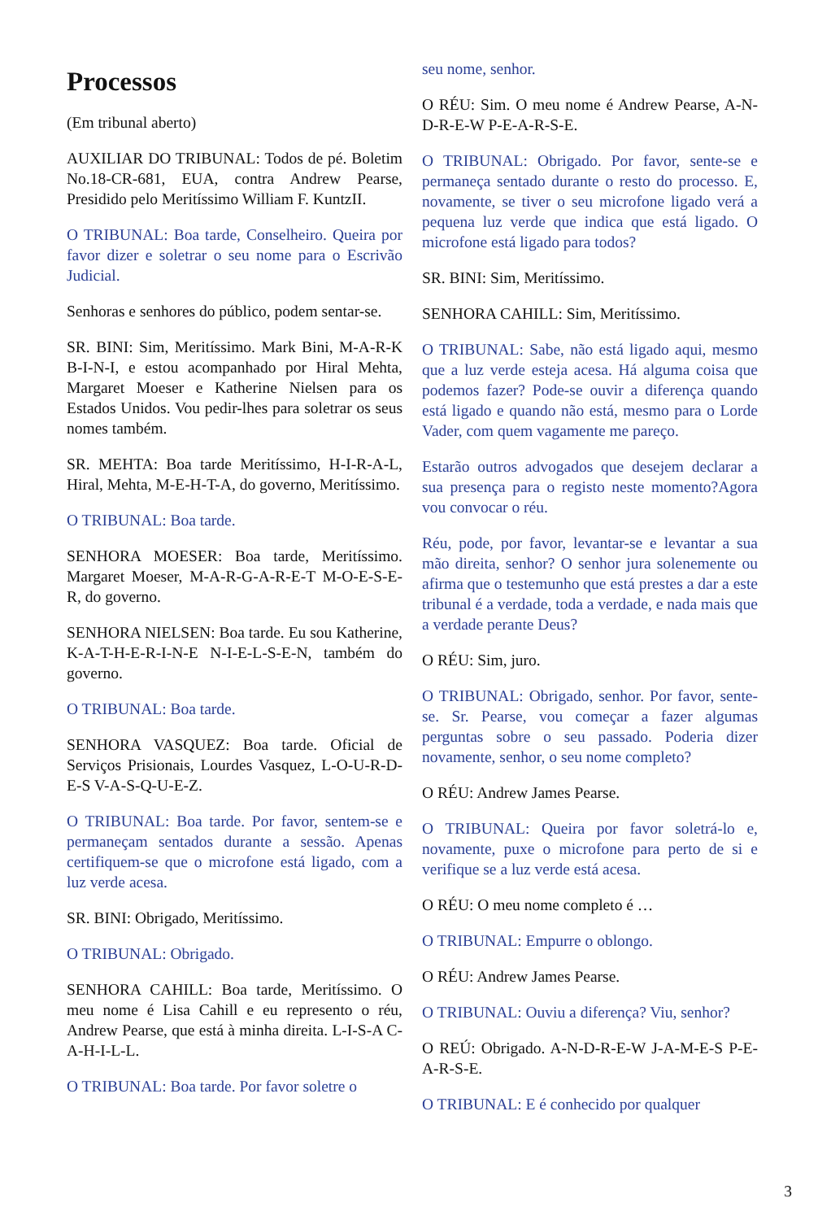Processos
(Em tribunal aberto)
AUXILIAR DO TRIBUNAL: Todos de pé. Boletim No.18-CR-681, EUA, contra Andrew Pearse, Presidido pelo Meritíssimo William F. KuntzII.
O TRIBUNAL: Boa tarde, Conselheiro. Queira por favor dizer e soletrar o seu nome para o Escrivão Judicial.
Senhoras e senhores do público, podem sentar-se.
SR. BINI: Sim, Meritíssimo. Mark Bini, M-A-R-K B-I-N-I, e estou acompanhado por Hiral Mehta, Margaret Moeser e Katherine Nielsen para os Estados Unidos. Vou pedir-lhes para soletrar os seus nomes também.
SR. MEHTA: Boa tarde Meritíssimo, H-I-R-A-L, Hiral, Mehta, M-E-H-T-A, do governo, Meritíssimo.
O TRIBUNAL: Boa tarde.
SENHORA MOESER: Boa tarde, Meritíssimo. Margaret Moeser, M-A-R-G-A-R-E-T M-O-E-S-E-R, do governo.
SENHORA NIELSEN: Boa tarde. Eu sou Katherine, K-A-T-H-E-R-I-N-E N-I-E-L-S-E-N, também do governo.
O TRIBUNAL: Boa tarde.
SENHORA VASQUEZ: Boa tarde. Oficial de Serviços Prisionais, Lourdes Vasquez, L-O-U-R-D-E-S V-A-S-Q-U-E-Z.
O TRIBUNAL: Boa tarde. Por favor, sentem-se e permaneçam sentados durante a sessão. Apenas certifiquem-se que o microfone está ligado, com a luz verde acesa.
SR. BINI: Obrigado, Meritíssimo.
O TRIBUNAL: Obrigado.
SENHORA CAHILL: Boa tarde, Meritíssimo. O meu nome é Lisa Cahill e eu represento o réu, Andrew Pearse, que está à minha direita. L-I-S-A C-A-H-I-L-L.
O TRIBUNAL: Boa tarde. Por favor soletre o
seu nome, senhor.
O RÉU: Sim. O meu nome é Andrew Pearse, A-N-D-R-E-W P-E-A-R-S-E.
O TRIBUNAL: Obrigado. Por favor, sente-se e permaneça sentado durante o resto do processo. E, novamente, se tiver o seu microfone ligado verá a pequena luz verde que indica que está ligado. O microfone está ligado para todos?
SR. BINI: Sim, Meritíssimo.
SENHORA CAHILL: Sim, Meritíssimo.
O TRIBUNAL: Sabe, não está ligado aqui, mesmo que a luz verde esteja acesa. Há alguma coisa que podemos fazer? Pode-se ouvir a diferença quando está ligado e quando não está, mesmo para o Lorde Vader, com quem vagamente me pareço.
Estarão outros advogados que desejem declarar a sua presença para o registo neste momento?Agora vou convocar o réu.
Réu, pode, por favor, levantar-se e levantar a sua mão direita, senhor? O senhor jura solenemente ou afirma que o testemunho que está prestes a dar a este tribunal é a verdade, toda a verdade, e nada mais que a verdade perante Deus?
O RÉU: Sim, juro.
O TRIBUNAL: Obrigado, senhor. Por favor, sente-se. Sr. Pearse, vou começar a fazer algumas perguntas sobre o seu passado. Poderia dizer novamente, senhor, o seu nome completo?
O RÉU: Andrew James Pearse.
O TRIBUNAL: Queira por favor soletrá-lo e, novamente, puxe o microfone para perto de si e verifique se a luz verde está acesa.
O RÉU: O meu nome completo é …
O TRIBUNAL: Empurre o oblongo.
O RÉU: Andrew James Pearse.
O TRIBUNAL: Ouviu a diferença? Viu, senhor?
O REÚ: Obrigado. A-N-D-R-E-W J-A-M-E-S P-E-A-R-S-E.
O TRIBUNAL: E é conhecido por qualquer
3